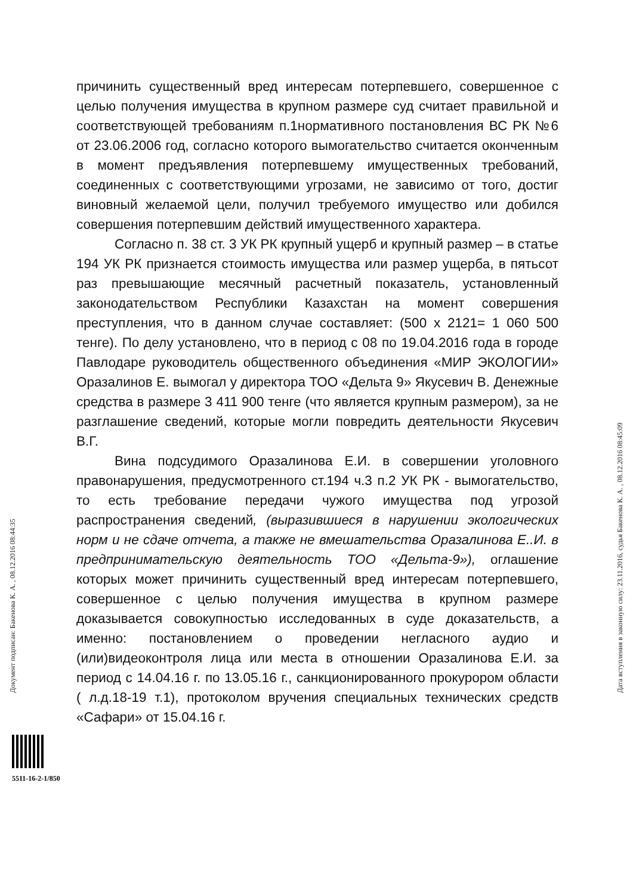причинить существенный вред интересам потерпевшего, совершенное с целью получения имущества в крупном размере суд считает правильной и соответствующей требованиям п.1нормативного постановления ВС РК №6 от 23.06.2006 год, согласно которого вымогательство считается оконченным в момент предъявления потерпевшему имущественных требований, соединенных с соответствующими угрозами, не зависимо от того, достиг виновный желаемой цели, получил требуемого имущество или добился совершения потерпевшим действий имущественного характера.
Согласно п. 38 ст. 3 УК РК крупный ущерб и крупный размер – в статье 194 УК РК признается стоимость имущества или размер ущерба, в пятьсот раз превышающие месячный расчетный показатель, установленный законодательством Республики Казахстан на момент совершения преступления, что в данном случае составляет: (500 х 2121= 1 060 500 тенге). По делу установлено, что в период с 08 по 19.04.2016 года в городе Павлодаре руководитель общественного объединения «МИР ЭКОЛОГИИ» Оразалинов Е. вымогал у директора ТОО «Дельта 9» Якусевич В. Денежные средства в размере 3 411 900 тенге (что является крупным размером), за не разглашение сведений, которые могли повредить деятельности Якусевич В.Г.
Вина подсудимого Оразалинова Е.И. в совершении уголовного правонарушения, предусмотренного ст.194 ч.3 п.2 УК РК - вымогательство, то есть требование передачи чужого имущества под угрозой распространения сведений, (выразившиеся в нарушении экологических норм и не сдаче отчета, а также не вмешательства Оразалинова Е..И. в предпринимательскую деятельность ТОО «Дельта-9»), оглашение которых может причинить существенный вред интересам потерпевшего, совершенное с целью получения имущества в крупном размере доказывается совокупностью исследованных в суде доказательств, а именно: постановлением о проведении негласного аудио и (или)видеоконтроля лица или места в отношении Оразалинова Е.И. за период с 14.04.16 г. по 13.05.16 г., санкционированного прокурором области ( л.д.18-19 т.1), протоколом вручения специальных технических средств «Сафари» от 15.04.16 г.
Документ подписан: Бакенова К. А. , 08.12.2016 08:44:35 Дата вступления в законную силу: 23.11.2016, судья Бакенова К. А. , 08.12.2016 08:45:09
5511-16-2-1/850